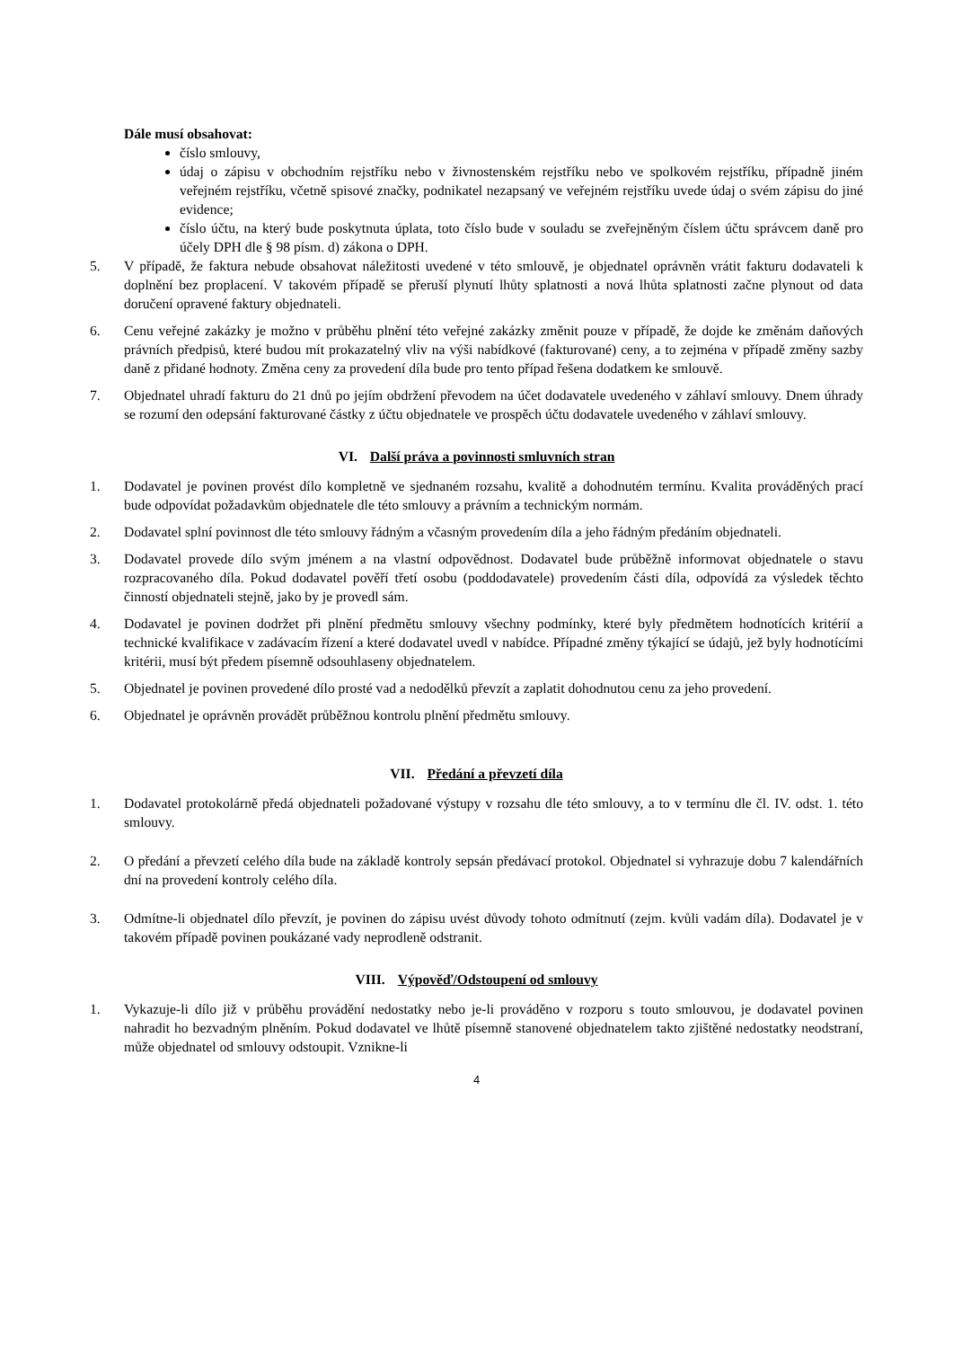Dále musí obsahovat:
číslo smlouvy,
údaj o zápisu v obchodním rejstříku nebo v živnostenském rejstříku nebo ve spolkovém rejstříku, případně jiném veřejném rejstříku, včetně spisové značky, podnikatel nezapsaný ve veřejném rejstříku uvede údaj o svém zápisu do jiné evidence;
číslo účtu, na který bude poskytnuta úplata, toto číslo bude v souladu se zveřejněným číslem účtu správcem daně pro účely DPH dle § 98 písm. d) zákona o DPH.
5. V případě, že faktura nebude obsahovat náležitosti uvedené v této smlouvě, je objednatel oprávněn vrátit fakturu dodavateli k doplnění bez proplacení. V takovém případě se přeruší plynutí lhůty splatnosti a nová lhůta splatnosti začne plynout od data doručení opravené faktury objednateli.
6. Cenu veřejné zakázky je možno v průběhu plnění této veřejné zakázky změnit pouze v případě, že dojde ke změnám daňových právních předpisů, které budou mít prokazatelný vliv na výši nabídkové (fakturované) ceny, a to zejména v případě změny sazby daně z přidané hodnoty. Změna ceny za provedení díla bude pro tento případ řešena dodatkem ke smlouvě.
7. Objednatel uhradí fakturu do 21 dnů po jejím obdržení převodem na účet dodavatele uvedeného v záhlaví smlouvy. Dnem úhrady se rozumí den odepsání fakturované částky z účtu objednatele ve prospěch účtu dodavatele uvedeného v záhlaví smlouvy.
VI. Další práva a povinnosti smluvních stran
1. Dodavatel je povinen provést dílo kompletně ve sjednaném rozsahu, kvalitě a dohodnutém termínu. Kvalita prováděných prací bude odpovídat požadavkům objednatele dle této smlouvy a právním a technickým normám.
2. Dodavatel splní povinnost dle této smlouvy řádným a včasným provedením díla a jeho řádným předáním objednateli.
3. Dodavatel provede dílo svým jménem a na vlastní odpovědnost. Dodavatel bude průběžně informovat objednatele o stavu rozpracovaného díla. Pokud dodavatel pověří třetí osobu (poddodavatele) provedením části díla, odpovídá za výsledek těchto činností objednateli stejně, jako by je provedl sám.
4. Dodavatel je povinen dodržet při plnění předmětu smlouvy všechny podmínky, které byly předmětem hodnotících kritérií a technické kvalifikace v zadávacím řízení a které dodavatel uvedl v nabídce. Případné změny týkající se údajů, jež byly hodnotícími kritérii, musí být předem písemně odsouhlaseny objednatelem.
5. Objednatel je povinen provedené dílo prosté vad a nedodělků převzít a zaplatit dohodnutou cenu za jeho provedení.
6. Objednatel je oprávněn provádět průběžnou kontrolu plnění předmětu smlouvy.
VII. Předání a převzetí díla
1. Dodavatel protokolárně předá objednateli požadované výstupy v rozsahu dle této smlouvy, a to v termínu dle čl. IV. odst. 1. této smlouvy.
2. O předání a převzetí celého díla bude na základě kontroly sepsán předávací protokol. Objednatel si vyhrazuje dobu 7 kalendářních dní na provedení kontroly celého díla.
3. Odmítne-li objednatel dílo převzít, je povinen do zápisu uvést důvody tohoto odmítnutí (zejm. kvůli vadám díla). Dodavatel je v takovém případě povinen poukázané vady neprodleně odstranit.
VIII. Výpověď/Odstoupení od smlouvy
1. Vykazuje-li dílo již v průběhu provádění nedostatky nebo je-li prováděno v rozporu s touto smlouvou, je dodavatel povinen nahradit ho bezvadným plněním. Pokud dodavatel ve lhůtě písemně stanovené objednatelem takto zjištěné nedostatky neodstraní, může objednatel od smlouvy odstoupit. Vznikne-li
4